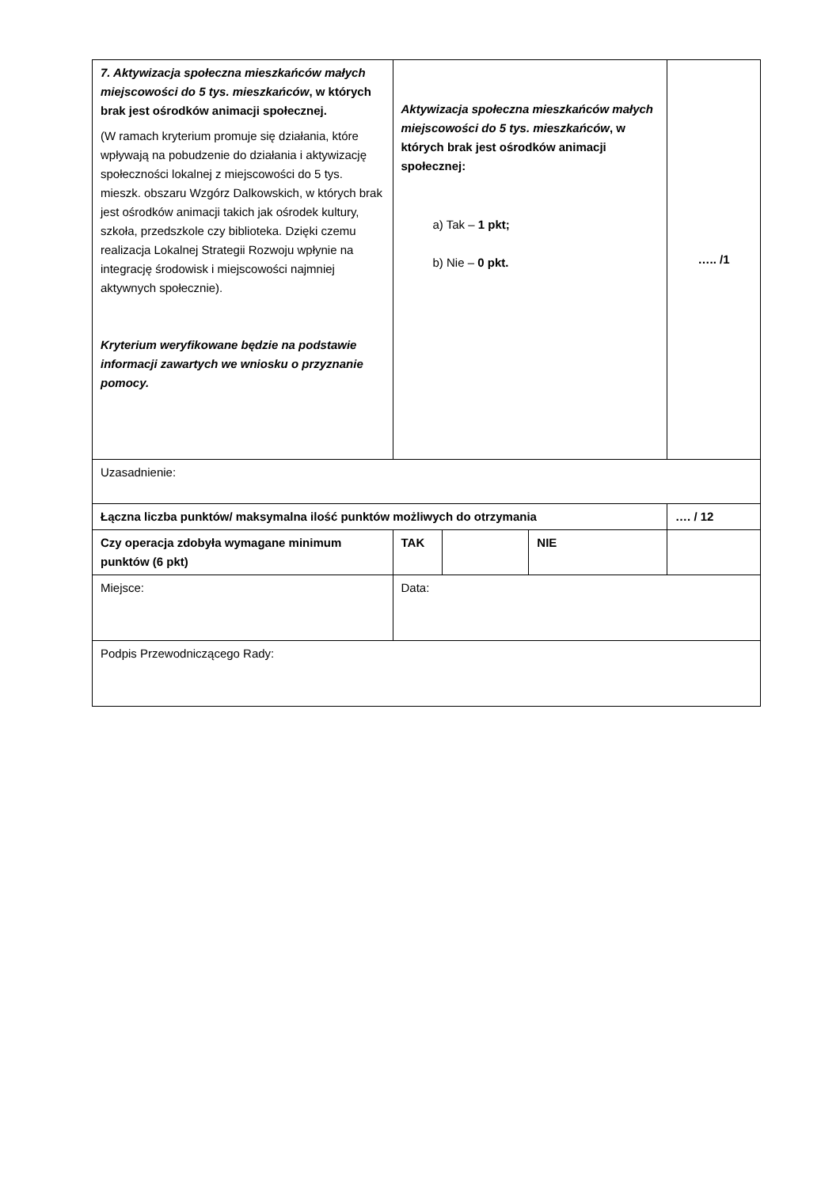| 7. Aktywizacja społeczna mieszkańców małych miejscowości do 5 tys. mieszkańców , w których brak jest ośrodków animacji społecznej. (W ramach kryterium promuje się działania, które wpływają na pobudzenie do działania i aktywizację społeczności lokalnej z miejscowości do 5 tys. mieszk. obszaru Wzgórz Dalkowskich, w których brak jest ośrodków animacji takich jak ośrodek kultury, szkoła, przedszkole czy biblioteka. Dzięki czemu realizacja Lokalnej Strategii Rozwoju wpłynie na integrację środowisk i miejscowości najmniej aktywnych społecznie). Kryterium weryfikowane będzie na podstawie informacji zawartych we wniosku o przyznanie pomocy. | Aktywizacja społeczna mieszkańców małych miejscowości do 5 tys. mieszkańców , w których brak jest ośrodków animacji społecznej: a) Tak – 1 pkt; b) Nie – 0 pkt. | | | ….. /1 |
| Uzasadnienie: | | | | |
| Łączna liczba punktów/ maksymalna ilość punktów możliwych do otrzymania | | | | …. / 12 |
| Czy operacja zdobyła wymagane minimum punktów (6 pkt) | TAK | | NIE | |
| Miejsce: | Data: | | | |
| Podpis Przewodniczącego Rady: | | | | |